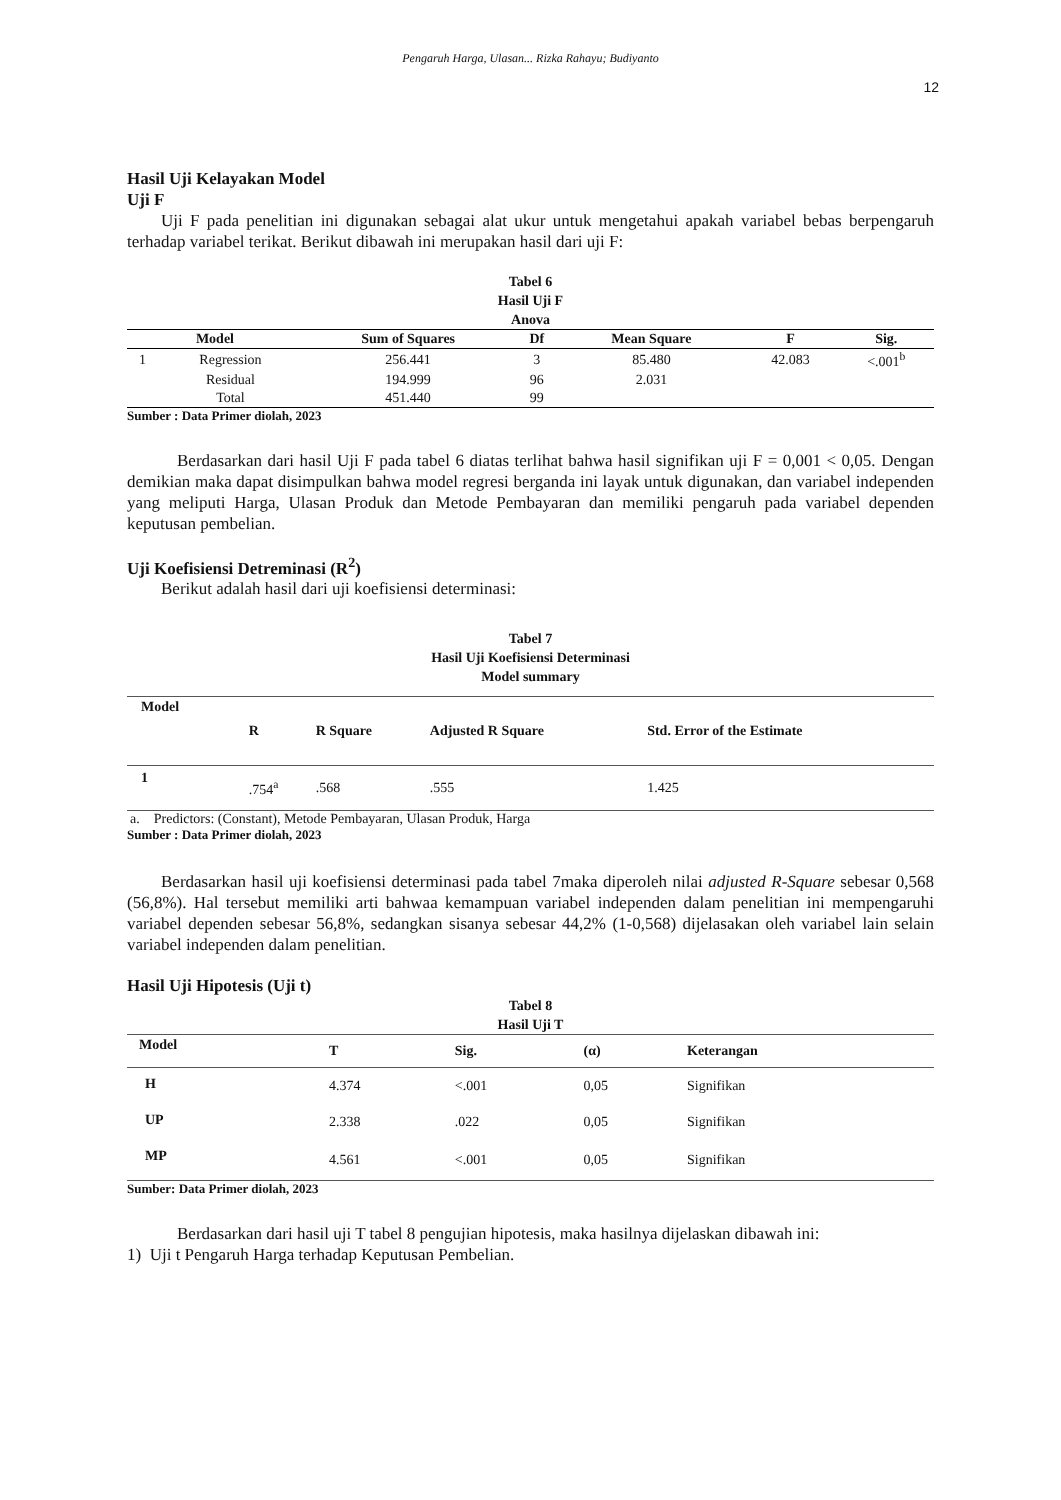Pengaruh Harga, Ulasan... Rizka Rahayu; Budiyanto
12
Hasil Uji Kelayakan Model
Uji F
Uji F pada penelitian ini digunakan sebagai alat ukur untuk mengetahui apakah variabel bebas berpengaruh terhadap variabel terikat. Berikut dibawah ini merupakan hasil dari uji F:
Tabel 6
Hasil Uji F
Anova
| Model | | Sum of Squares | Df | Mean Square | F | Sig. |
| --- | --- | --- | --- | --- | --- | --- |
| 1 | Regression | 256.441 | 3 | 85.480 | 42.083 | <.001<sup>b</sup> |
| | Residual | 194.999 | 96 | 2.031 | | |
| | Total | 451.440 | 99 | | | |
Sumber : Data Primer diolah, 2023
Berdasarkan dari hasil Uji F pada tabel 6 diatas terlihat bahwa hasil signifikan uji F = 0,001 < 0,05. Dengan demikian maka dapat disimpulkan bahwa model regresi berganda ini layak untuk digunakan, dan variabel independen yang meliputi Harga, Ulasan Produk dan Metode Pembayaran dan memiliki pengaruh pada variabel dependen keputusan pembelian.
Uji Koefisiensi Detreminasi (R<sup>2</sup>)
Berikut adalah hasil dari uji koefisiensi determinasi:
Tabel 7
Hasil Uji Koefisiensi Determinasi
Model summary
| Model | R | R Square | Adjusted R Square | Std. Error of the Estimate |
| --- | --- | --- | --- | --- |
| 1 | .754<sup>a</sup> | .568 | .555 | 1.425 |
a. Predictors: (Constant), Metode Pembayaran, Ulasan Produk, Harga
Sumber : Data Primer diolah, 2023
Berdasarkan hasil uji koefisiensi determinasi pada tabel 7maka diperoleh nilai adjusted R-Square sebesar 0,568 (56,8%). Hal tersebut memiliki arti bahwaa kemampuan variabel independen dalam penelitian ini mempengaruhi variabel dependen sebesar 56,8%, sedangkan sisanya sebesar 44,2% (1-0,568) dijelasakan oleh variabel lain selain variabel independen dalam penelitian.
Hasil Uji Hipotesis (Uji t)
Tabel 8
Hasil Uji T
| Model | T | Sig. | (α) | Keterangan |
| --- | --- | --- | --- | --- |
| H | 4.374 | <.001 | 0,05 | Signifikan |
| UP | 2.338 | .022 | 0,05 | Signifikan |
| MP | 4.561 | <.001 | 0,05 | Signifikan |
Sumber: Data Primer diolah, 2023
Berdasarkan dari hasil uji T tabel 8 pengujian hipotesis, maka hasilnya dijelaskan dibawah ini:
1) Uji t Pengaruh Harga terhadap Keputusan Pembelian.